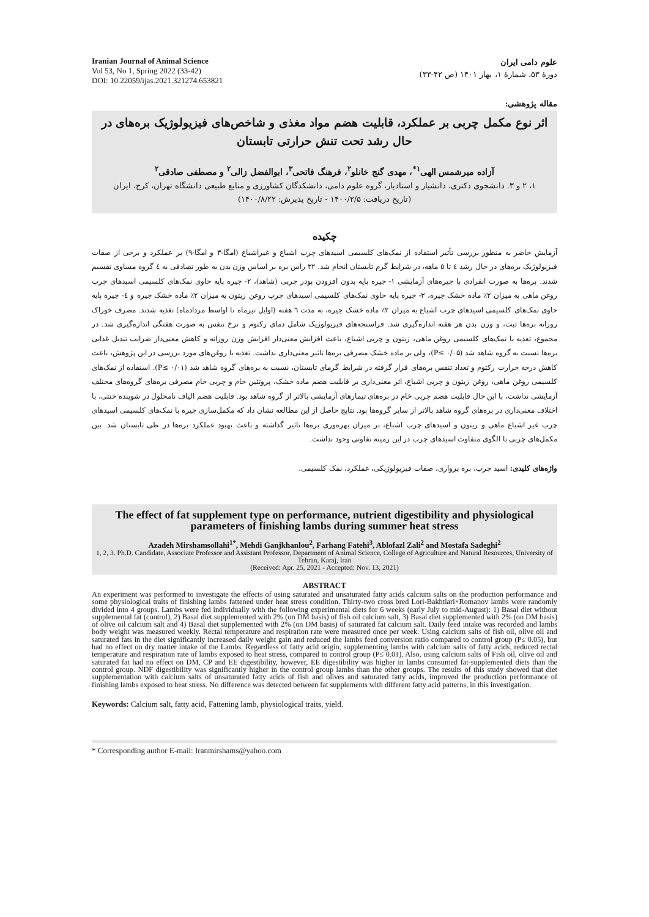Iranian Journal of Animal Science
Vol 53, No 1, Spring 2022 (33-42)
DOI: 10.22059/ijas.2021.321274.653821
علوم دامی ایران
دورهٔ ۵۳، شمارهٔ ۱، بهار ۱۴۰۱ (ص ۴۲-۳۳)
مقاله پژوهشی:
اثر نوع مکمل چربی بر عملکرد، قابلیت هضم مواد مغذی و شاخص‌های فیزیولوژیک بره‌های در حال رشد تحت تنش حرارتی تابستان
آزاده میرشمس الهی<sup>۱*</sup>، مهدی گنج خانلو<sup>۲</sup>، فرهنگ فاتحی<sup>۳</sup>، ابوالفضل زالی<sup>۲</sup> و مصطفی صادقی<sup>۲</sup>
۱، ۲ و ۳. دانشجوی دکتری، دانشیار و استادیار، گروه علوم دامی، دانشکدگان کشاورزی و منابع طبیعی دانشگاه تهران، کرج، ایران
(تاریخ دریافت: ۱۴۰۰/۲/۵ - تاریخ پذیرش: ۱۴۰۰/۸/۲۲)
چکیده
آزمایش حاضر به منظور بررسی تأثیر استفاده از نمک‌های کلسیمی اسیدهای چرب اشباع و غیراشباع (امگا-۳ و امگا-۹) بر عملکرد و برخی از صفات فیزیولوژیک بره‌های در حال رشد ٤ تا ٥ ماهه، در شرایط گرم تابستان انجام شد. ۳۲ راس بره بر اساس وزن بدن به طور تصادفی به ٤ گروه مساوی تقسیم شدند. بره‌ها به صورت انفرادی با جیره‌های آزمایشی ۱- جیره پایه بدون افزودن پودر چربی (شاهد)، ۲- جیره پایه حاوی نمک‌های کلسیمی اسیدهای چرب روغن ماهی به میزان ۲٪ ماده خشک جیره، ۳- جیره پایه حاوی نمک‌های کلسیمی اسیدهای چرب روغن زیتون به میزان ۲٪ ماده خشک جیره و ٤- جیره پایه حاوی نمک‌های کلسیمی اسیدهای چرب اشباع به میزان ۲٪ ماده خشک جیره، به مدت ٦ هفته (اوایل تیرماه تا اواسط مردادماه) تغذیه شدند. مصرف خوراک روزانه بره‌ها ثبت، و وزن بدن هر هفته اندازه‌گیری شد. فراسنجه‌های فیزیولوژیک شامل دمای رکتوم و نرخ تنفس به صورت هفتگی اندازه‌گیری شد. در مجموع، تغذیه با نمک‌های کلسیمی روغن ماهی، زیتون و چربی اشباع، باعث افزایش معنی‌دار افزایش وزن روزانه و کاهش معنی‌دار ضرایب تبدیل غذایی بره‌ها نسبت به گروه شاهد شد (P≤ ۰/۰۵)، ولی بر ماده خشک مصرفی بره‌ها تاثیر معنی‌داری نداشت. تغذیه با روغن‌های مورد بررسی در این پژوهش، باعث کاهش درجه حرارت رکتوم و تعداد تنفس بره‌های قرار گرفته در شرایط گرمای تابستان، نسبت به بره‌های گروه شاهد شد (P≤ ۰/۰۱). استفاده از نمک‌های کلسیمی روغن ماهی، روغن زیتون و چربی اشباع، اثر معنی‌داری بر قابلیت هضم ماده خشک، پروتئین خام و چربی خام مصرفی بره‌های گروه‌های مختلف آزمایشی نداشت، با این حال قابلیت هضم چربی خام در بره‌های تیمارهای آزمایشی بالاتر از گروه شاهد بود. قابلیت هضم الیاف نامحلول در شوینده خنثی، با اختلاف معنی‌داری در بره‌های گروه شاهد بالاتر از سایر گروه‌ها بود. نتایج حاصل از این مطالعه نشان داد که مکمل‌سازی جیره با نمک‌های کلسیمی اسیدهای چرب غیر اشباع ماهی و زیتون و اسیدهای چرب اشباع، بر میزان بهره‌وری بره‌ها تاثیر گذاشته و باعث بهبود عملکرد بره‌ها در طی تابستان شد. بین مکمل‌های چربی با الگوی متفاوت اسیدهای چرب در این زمینه تفاوتی وجود نداشت.
واژه‌های کلیدی: اسید چرب، بره پرواری، صفات فیزیولوژیکی، عملکرد، نمک کلسیمی.
The effect of fat supplement type on performance, nutrient digestibility and physiological parameters of finishing lambs during summer heat stress
Azadeh Mirshamsollahi<sup>1*</sup>, Mehdi Ganjkhanlou<sup>2</sup>, Farhang Fatehi<sup>3</sup>, Ablofazl Zali<sup>2</sup> and Mostafa Sadeghi<sup>2</sup>
1, 2, 3. Ph.D. Candidate, Associate Professor and Assistant Professor, Department of Animal Science, College of Agriculture and Natural Resources, University of Tehran, Karaj, Iran
(Received: Apr. 25, 2021 - Accepted: Nov. 13, 2021)
ABSTRACT
An experiment was performed to investigate the effects of using saturated and unsaturated fatty acids calcium salts on the production performance and some physiological traits of finishing lambs fattened under heat stress condition. Thirty-two cross bred Lori-Bakhtiari×Romanov lambs were randomly divided into 4 groups. Lambs were fed individually with the following experimental diets for 6 weeks (early July to mid-August): 1) Basal diet without supplemental fat (control), 2) Basal diet supplemented with 2% (on DM basis) of fish oil calcium salt, 3) Basal diet supplemented with 2% (on DM basis) of olive oil calcium salt and 4) Basal diet supplemented with 2% (on DM basis) of saturated fat calcium salt. Daily feed intake was recorded and lambs body weight was measured weekly. Rectal temperature and respiration rate were measured once per week. Using calcium salts of fish oil, olive oil and saturated fats in the diet significantly increased daily weight gain and reduced the lambs feed conversion ratio compared to control group (P≤ 0.05), but had no effect on dry matter intake of the Lambs. Regardless of fatty acid origin, supplementing lambs with calcium salts of fatty acids, reduced rectal temperature and respiration rate of lambs exposed to heat stress, compared to control group (P≤ 0.01). Also, using calcium salts of Fish oil, olive oil and saturated fat had no effect on DM, CP and EE digestibility, however, EE digestibility was higher in lambs consumed fat-supplemented diets than the control group. NDF digestibility was significantly higher in the control group lambs than the other groups. The results of this study showed that diet supplementation with calcium salts of unsaturated fatty acids of fish and olives and saturated fatty acids, improved the production performance of finishing lambs exposed to heat stress. No difference was detected between fat supplements with different fatty acid patterns, in this investigation.
Keywords: Calcium salt, fatty acid, Fattening lamb, physiological traits, yield.
* Corresponding author E-mail: Iranmirshams@yahoo.com